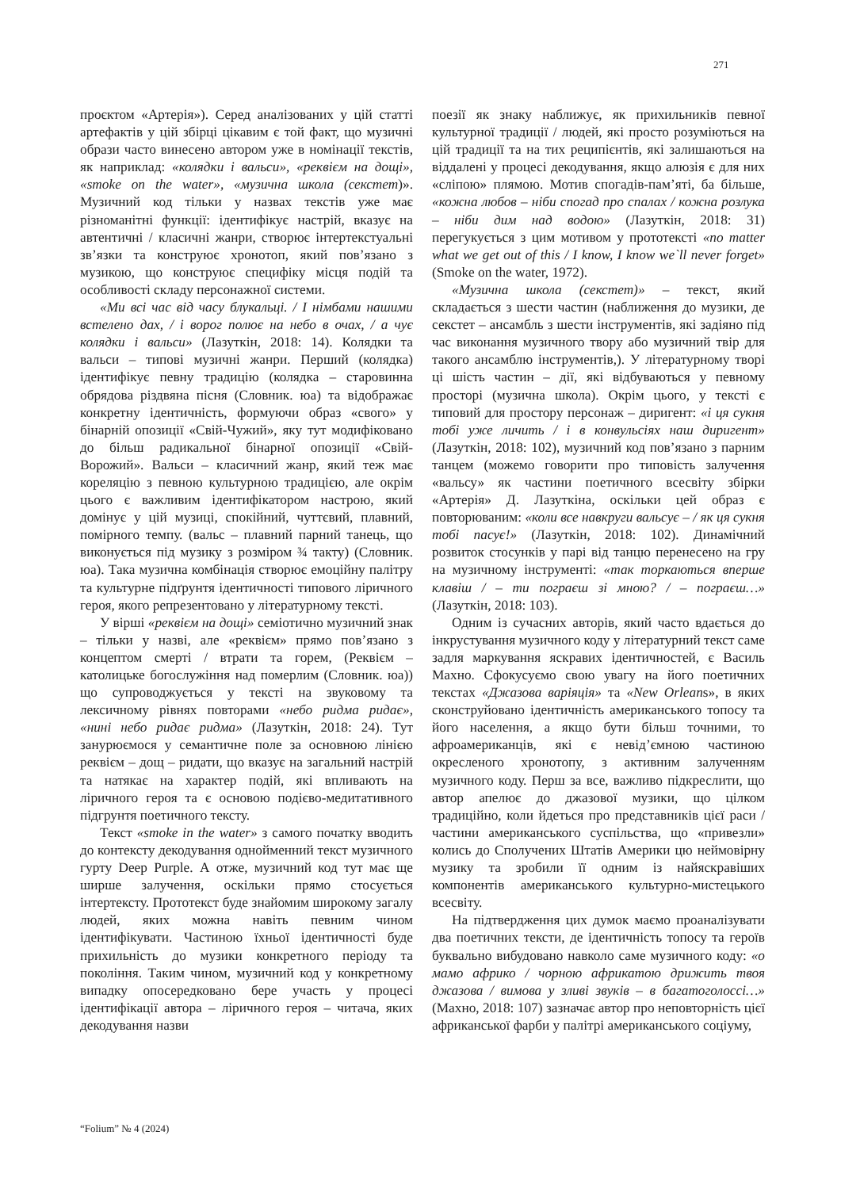271
проєктом «Артерія»). Серед аналізованих у цій статті артефактів у цій збірці цікавим є той факт, що музичні образи часто винесено автором уже в номінації текстів, як наприклад: «колядки і вальси», «реквієм на дощі», «smoke on the water», «музична школа (секстет)». Музичний код тільки у назвах текстів уже має різноманітні функції: ідентифікує настрій, вказує на автентичні / класичні жанри, створює інтертекстуальні зв’язки та конструює хронотоп, який пов’язано з музикою, що конструює специфіку місця подій та особливості складу персонажної системи.
«Ми всі час від часу блукальці. / І німбами нашими встелено дах, / і ворог полює на небо в очах, / а чує колядки і вальси» (Лазуткін, 2018: 14). Колядки та вальси – типові музичні жанри. Перший (колядка) ідентифікує певну традицію (колядка – старовинна обрядова різдвяна пісня (Словник. юа) та відображає конкретну ідентичність, формуючи образ «свого» у бінарній опозиції «Свій-Чужий», яку тут модифіковано до більш радикальної бінарної опозиції «Свій-Ворожий». Вальси – класичний жанр, який теж має кореляцію з певною культурною традицією, але окрім цього є важливим ідентифікатором настрою, який домінує у цій музиці, спокійний, чуттєвий, плавний, помірного темпу. (вальс – плавний парний танець, що виконується під музику з розміром ¾ такту) (Словник. юа). Така музична комбінація створює емоційну палітру та культурне підґрунтя ідентичності типового ліричного героя, якого репрезентовано у літературному тексті.
У вірші «реквієм на дощі» семіотично музичний знак – тільки у назві, але «реквієм» прямо пов’язано з концептом смерті / втрати та горем, (Реквієм – католицьке богослужіння над померлим (Словник. юа)) що супроводжується у тексті на звуковому та лексичному рівнях повторами «небо ридма ридає», «нині небо ридає ридма» (Лазуткін, 2018: 24). Тут занурюємося у семантичне поле за основною лінією реквієм – дощ – ридати, що вказує на загальний настрій та натякає на характер подій, які впливають на ліричного героя та є основою подієво-медитативного підгрунтя поетичного тексту.
Текст «smoke in the water» з самого початку вводить до контексту декодування однойменний текст музичного гурту Deep Purple. А отже, музичний код тут має ще ширше залучення, оскільки прямо стосується інтертексту. Прототекст буде знайомим широкому загалу людей, яких можна навіть певним чином ідентифікувати. Частиною їхньої ідентичності буде прихильність до музики конкретного періоду та покоління. Таким чином, музичний код у конкретному випадку опосередковано бере участь у процесі ідентифікації автора – ліричного героя – читача, яких декодування назви
поезії як знаку наближує, як прихильників певної культурної традиції / людей, які просто розуміються на цій традиції та на тих реципієнтів, які залишаються на віддалені у процесі декодування, якщо алюзія є для них «сліпою» плямою. Мотив спогадів-пам’яті, ба більше, «кожна любов – ніби спогад про спалах / кожна розлука – ніби дим над водою» (Лазуткін, 2018: 31) перегукується з цим мотивом у прототексті «no matter what we get out of this / I know, I know we`ll never forget» (Smoke on the water, 1972).
«Музична школа (секстет)» – текст, який складається з шести частин (наближення до музики, де секстет – ансамбль з шести інструментів, які задіяно під час виконання музичного твору або музичний твір для такого ансамблю інструментів,). У літературному творі ці шість частин – дії, які відбуваються у певному просторі (музична школа). Окрім цього, у тексті є типовий для простору персонаж – диригент: «і ця сукня тобі уже личить / і в конвульсіях наш диригент» (Лазуткін, 2018: 102), музичний код пов’язано з парним танцем (можемо говорити про типовість залучення «вальсу» як частини поетичного всесвіту збірки «Артерія» Д. Лазуткіна, оскільки цей образ є повторюваним: «коли все навкруги вальсує – / як ця сукня тобі пасує!» (Лазуткін, 2018: 102). Динамічний розвиток стосунків у парі від танцю перенесено на гру на музичному інструменті: «так торкаються вперше клавіш / – ти пограєш зі мною? / – пограєш…» (Лазуткін, 2018: 103).
Одним із сучасних авторів, який часто вдається до інкрустування музичного коду у літературний текст саме задля маркування яскравих ідентичностей, є Василь Махно. Сфокусуємо свою увагу на його поетичних текстах «Джазова варіяція» та «New Orleans», в яких сконструйовано ідентичність американського топосу та його населення, а якщо бути більш точними, то афроамериканців, які є невід’ємною частиною окресленого хронотопу, з активним залученням музичного коду. Перш за все, важливо підкреслити, що автор апелює до джазової музики, що цілком традиційно, коли йдеться про представників цієї раси / частини американського суспільства, що «привезли» колись до Сполучених Штатів Америки цю неймовірну музику та зробили її одним із найяскравіших компонентів американського культурно-мистецького всесвіту.
На підтвердження цих думок маємо проаналізувати два поетичних тексти, де ідентичність топосу та героїв буквально вибудовано навколо саме музичного коду: «о мамо африко / чорною африкатою дрижить твоя джазова / вимова у зливі звуків – в багатоголоссі…» (Махно, 2018: 107) зазначає автор про неповторність цієї африканської фарби у палітрі американського соціуму,
“Folium” № 4 (2024)